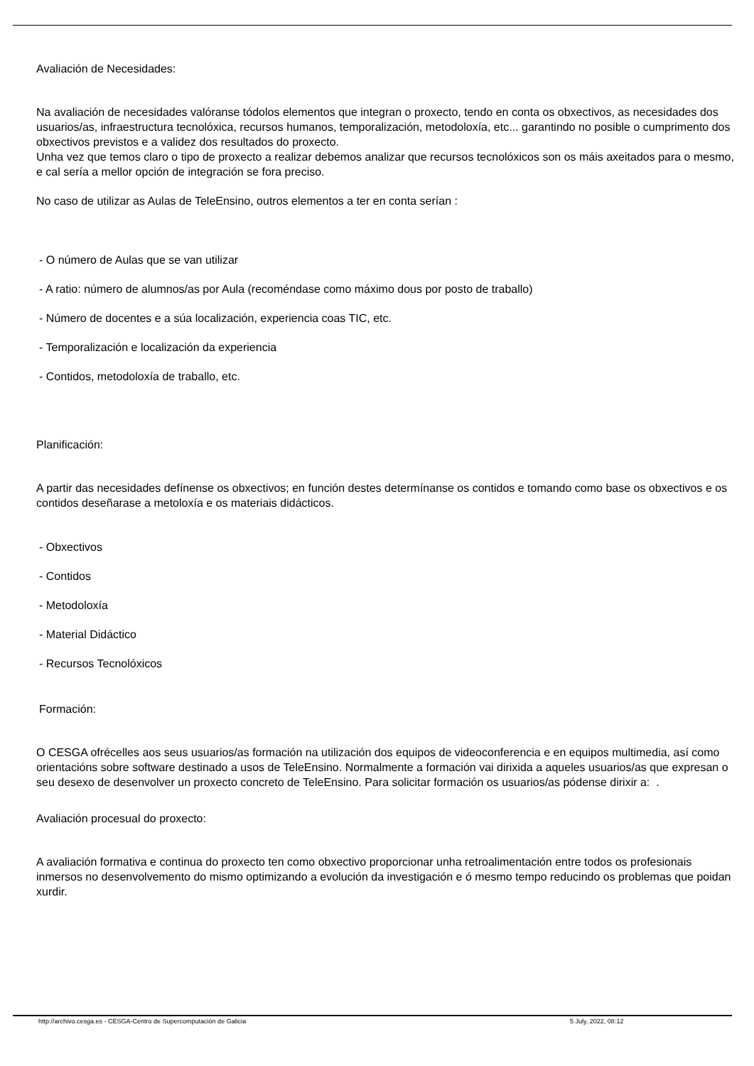Avaliación de Necesidades:
Na avaliación de necesidades valóranse tódolos elementos que integran o proxecto, tendo en conta os obxectivos, as necesidades dos usuarios/as, infraestructura tecnolóxica, recursos humanos, temporalización, metodoloxía, etc... garantindo no posible o cumprimento dos obxectivos previstos e a validez dos resultados do proxecto.
Unha vez que temos claro o tipo de proxecto a realizar debemos analizar que recursos tecnolóxicos son os máis axeitados para o mesmo, e cal sería a mellor opción de integración se fora preciso.
No caso de utilizar as Aulas de TeleEnsino, outros elementos a ter en conta serían :
- O número de Aulas que se van utilizar
- A ratio: número de alumnos/as por Aula (recoméndase como máximo dous por posto de traballo)
- Número de docentes e a súa localización, experiencia coas TIC, etc.
- Temporalización e localización da experiencia
- Contidos, metodoloxía de traballo, etc.
Planificación:
A partir das necesidades defínense os obxectivos; en función destes determínanse os contidos e tomando como base os obxectivos e os contidos deseñarase a metoloxía e os materiais didácticos.
- Obxectivos
- Contidos
- Metodoloxía
- Material Didáctico
- Recursos Tecnolóxicos
Formación:
O CESGA ofrécelles aos seus usuarios/as formación na utilización dos equipos de videoconferencia e en equipos multimedia, así como orientacións sobre software destinado a usos de TeleEnsino. Normalmente a formación vai dirixida a aqueles usuarios/as que expresan o seu desexo de desenvolver un proxecto concreto de TeleEnsino. Para solicitar formación os usuarios/as pódense dirixir a: .
Avaliación procesual do proxecto:
A avaliación formativa e continua do proxecto ten como obxectivo proporcionar unha retroalimentación entre todos os profesionais inmersos no desenvolvemento do mismo optimizando a evolución da investigación e ó mesmo tempo reducindo os problemas que poidan xurdir.
http://archivo.cesga.es - CESGA-Centro de Supercomputación de Galicia 5 July, 2022, 08:12